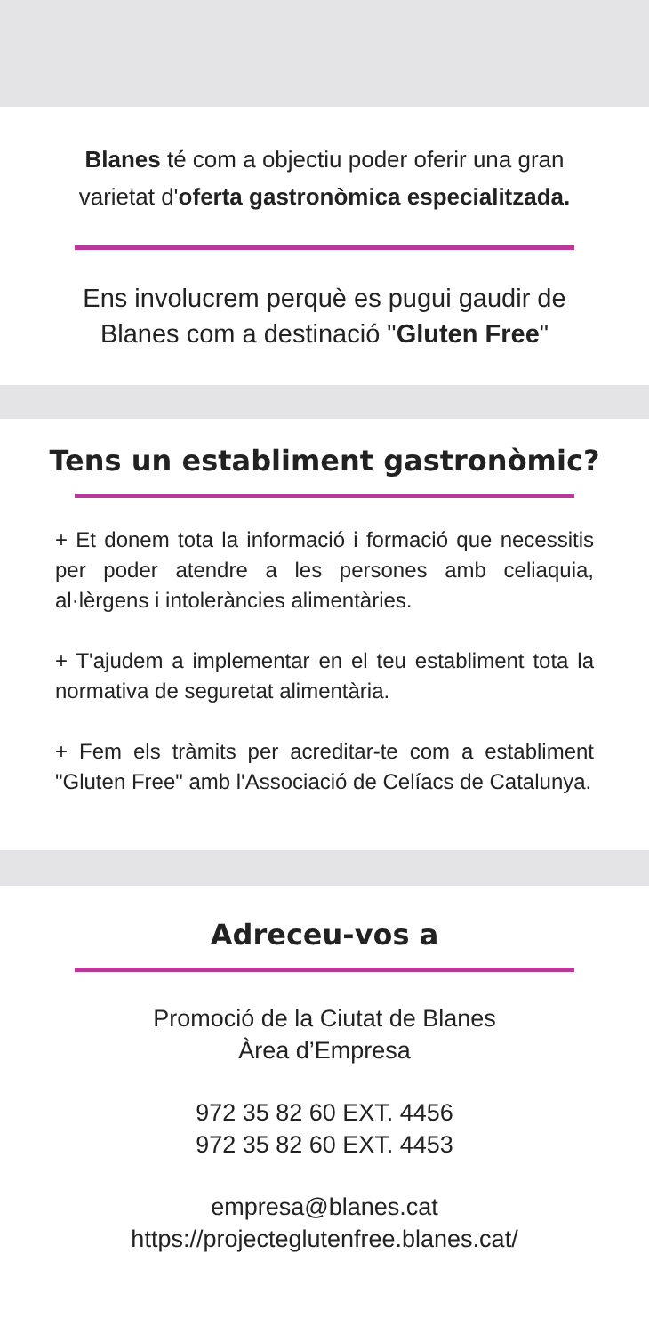Blanes té com a objectiu poder oferir una gran varietat d'oferta gastronòmica especialitzada.
Ens involucrem perquè es pugui gaudir de Blanes com a destinació "Gluten Free"
Tens un establiment gastronòmic?
+ Et donem tota la informació i formació que necessitis per poder atendre a les persones amb celiaquia, al·lèrgens i intoleràncies alimentàries.
+ T'ajudem a implementar en el teu establiment tota la normativa de seguretat alimentària.
+ Fem els tràmits per acreditar-te com a establiment "Gluten Free" amb l'Associació de Celíacs de Catalunya.
Adreceu-vos a
Promoció de la Ciutat de Blanes
Àrea d’Empresa
972 35 82 60 EXT. 4456
972 35 82 60 EXT. 4453
empresa@blanes.cat
https://projecteglutenfree.blanes.cat/